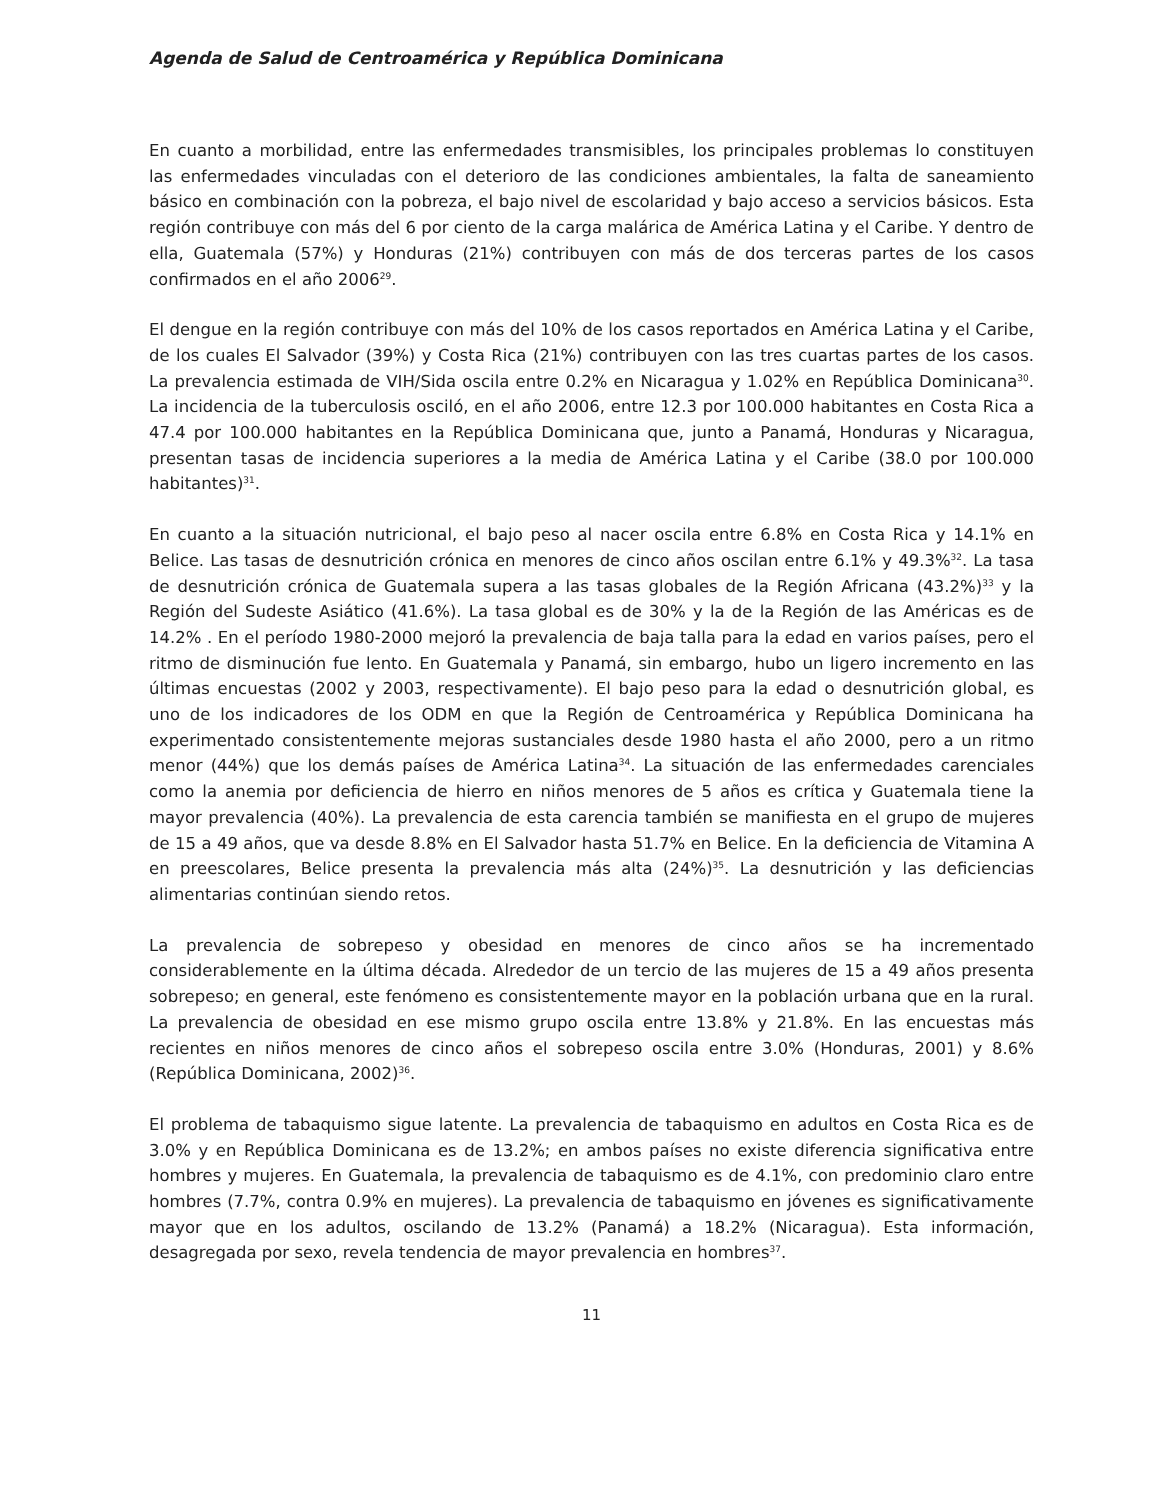Agenda de Salud de Centroamérica y República Dominicana
En cuanto a morbilidad, entre las enfermedades transmisibles, los principales problemas lo constituyen las enfermedades vinculadas con el deterioro de las condiciones ambientales, la falta de saneamiento básico en combinación con la pobreza, el bajo nivel de escolaridad y bajo acceso a servicios básicos. Esta región contribuye con más del 6 por ciento de la carga malárica de América Latina y el Caribe. Y dentro de ella, Guatemala (57%) y Honduras (21%) contribuyen con más de dos terceras partes de los casos confirmados en el año 2006<sup>29</sup>.
El dengue en la región contribuye con más del 10% de los casos reportados en América Latina y el Caribe, de los cuales El Salvador (39%) y Costa Rica (21%) contribuyen con las tres cuartas partes de los casos. La prevalencia estimada de VIH/Sida oscila entre 0.2% en Nicaragua y 1.02% en República Dominicana<sup>30</sup>. La incidencia de la tuberculosis osciló, en el año 2006, entre 12.3 por 100.000 habitantes en Costa Rica a 47.4 por 100.000 habitantes en la República Dominicana que, junto a Panamá, Honduras y Nicaragua, presentan tasas de incidencia superiores a la media de América Latina y el Caribe (38.0 por 100.000 habitantes)<sup>31</sup>.
En cuanto a la situación nutricional, el bajo peso al nacer oscila entre 6.8% en Costa Rica y 14.1% en Belice. Las tasas de desnutrición crónica en menores de cinco años oscilan entre 6.1% y 49.3%<sup>32</sup>. La tasa de desnutrición crónica de Guatemala supera a las tasas globales de la Región Africana (43.2%)<sup>33</sup> y la Región del Sudeste Asiático (41.6%). La tasa global es de 30% y la de la Región de las Américas es de 14.2% . En el período 1980-2000 mejoró la prevalencia de baja talla para la edad en varios países, pero el ritmo de disminución fue lento. En Guatemala y Panamá, sin embargo, hubo un ligero incremento en las últimas encuestas (2002 y 2003, respectivamente). El bajo peso para la edad o desnutrición global, es uno de los indicadores de los ODM en que la Región de Centroamérica y República Dominicana ha experimentado consistentemente mejoras sustanciales desde 1980 hasta el año 2000, pero a un ritmo menor (44%) que los demás países de América Latina<sup>34</sup>. La situación de las enfermedades carenciales como la anemia por deficiencia de hierro en niños menores de 5 años es crítica y Guatemala tiene la mayor prevalencia (40%). La prevalencia de esta carencia también se manifiesta en el grupo de mujeres de 15 a 49 años, que va desde 8.8% en El Salvador hasta 51.7% en Belice. En la deficiencia de Vitamina A en preescolares, Belice presenta la prevalencia más alta (24%)<sup>35</sup>. La desnutrición y las deficiencias alimentarias continúan siendo retos.
La prevalencia de sobrepeso y obesidad en menores de cinco años se ha incrementado considerablemente en la última década. Alrededor de un tercio de las mujeres de 15 a 49 años presenta sobrepeso; en general, este fenómeno es consistentemente mayor en la población urbana que en la rural. La prevalencia de obesidad en ese mismo grupo oscila entre 13.8% y 21.8%. En las encuestas más recientes en niños menores de cinco años el sobrepeso oscila entre 3.0% (Honduras, 2001) y 8.6% (República Dominicana, 2002)<sup>36</sup>.
El problema de tabaquismo sigue latente. La prevalencia de tabaquismo en adultos en Costa Rica es de 3.0% y en República Dominicana es de 13.2%; en ambos países no existe diferencia significativa entre hombres y mujeres. En Guatemala, la prevalencia de tabaquismo es de 4.1%, con predominio claro entre hombres (7.7%, contra 0.9% en mujeres). La prevalencia de tabaquismo en jóvenes es significativamente mayor que en los adultos, oscilando de 13.2% (Panamá) a 18.2% (Nicaragua). Esta información, desagregada por sexo, revela tendencia de mayor prevalencia en hombres<sup>37</sup>.
11